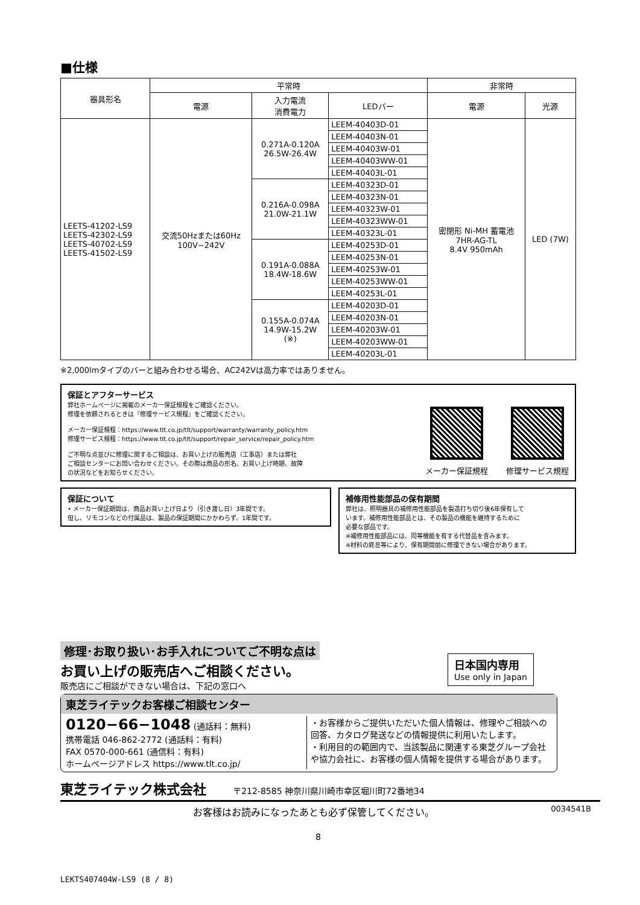■仕様
| 器具形名 | 平常時 | | | 非常時 | |
| --- | --- | --- | --- | --- | --- |
| | 電源 | 入力電流 消費電力 | LEDバー | 電源 | 光源 |
| LEETS-41202-LS9 LEETS-42302-LS9 LEETS-40702-LS9 LEETS-41502-LS9 | 交流50Hzまたは60Hz 100V−242V | 0.271A-0.120A 26.5W-26.4W | LEEM-40403D-01 | 密閉形 Ni-MH 蓄電池 7HR-AG-TL 8.4V 950mAh | LED (7W) |
| | | | LEEM-40403N-01 | | |
| | | | LEEM-40403W-01 | | |
| | | | LEEM-40403WW-01 | | |
| | | | LEEM-40403L-01 | | |
| | | 0.216A-0.098A 21.0W-21.1W | LEEM-40323D-01 | | |
| | | | LEEM-40323N-01 | | |
| | | | LEEM-40323W-01 | | |
| | | | LEEM-40323WW-01 | | |
| | | | LEEM-40323L-01 | | |
| | | 0.191A-0.088A 18.4W-18.6W | LEEM-40253D-01 | | |
| | | | LEEM-40253N-01 | | |
| | | | LEEM-40253W-01 | | |
| | | | LEEM-40253WW-01 | | |
| | | | LEEM-40253L-01 | | |
| | | 0.155A-0.074A 14.9W-15.2W (※) | LEEM-40203D-01 | | |
| | | | LEEM-40203N-01 | | |
| | | | LEEM-40203W-01 | | |
| | | | LEEM-40203WW-01 | | |
| | | | LEEM-40203L-01 | | |
※2,000lmタイプのバーと組み合わせる場合、AC242Vは高力率ではありません。
保証とアフターサービス
弊社ホームページに掲載のメーカー保証規程をご確認ください。
修理を依頼されるときは『修理サービス規程』をご確認ください。
メーカー保証規程：https://www.tlt.co.jp/tlt/support/warranty/warranty_policy.htm
修理サービス規程：https://www.tlt.co.jp/tlt/support/repair_service/repair_policy.htm
ご不明な点並びに修理に関するご相談は、お買い上げの販売店（工事店）または弊社
ご相談センターにお問い合わせください。その際は商品の形名、お買い上げ時期、故障
の状況などをお知らせください。
メーカー保証規程 修理サービス規程
保証について
• メーカー保証期間は、商品お買い上げ日より（引き渡し日）3年間です。
但し、リモコンなどの付属品は、製品の保証期間にかかわらず、1年間です。
補修用性能部品の保有期間
弊社は、照明器具の補修用性能部品を製造打ち切り後6年保有して
います。補修用性能部品とは、その製品の機能を維持するために
必要な部品です。
※補修用性能部品には、同等機能を有する代替品を含みます。
※材料の終息等により、保有期間前に修理できない場合があります。
修理･お取り扱い･お手入れについてご不明な点は
お買い上げの販売店へご相談ください。
販売店にご相談ができない場合は、下記の窓口へ
日本国内専用
Use only in Japan
東芝ライテックお客様ご相談センター
0120−66−1048 (通話料：無料)
携帯電話 046-862-2772 (通話料：有料)
FAX 0570-000-661 (通信料：有料)
ホームページアドレス https://www.tlt.co.jp/
・お客様からご提供いただいた個人情報は、修理やご相談への回答、カタログ発送などの情報提供に利用いたします。
・利用目的の範囲内で、当該製品に関連する東芝グループ会社や協力会社に、お客様の個人情報を提供する場合があります。
東芝ライテック株式会社 〒212-8585 神奈川県川崎市幸区堀川町72番地34
お客様はお読みになったあとも必ず保管してください。 0034541B
8
LEKTS407404W-LS9 (8 / 8)